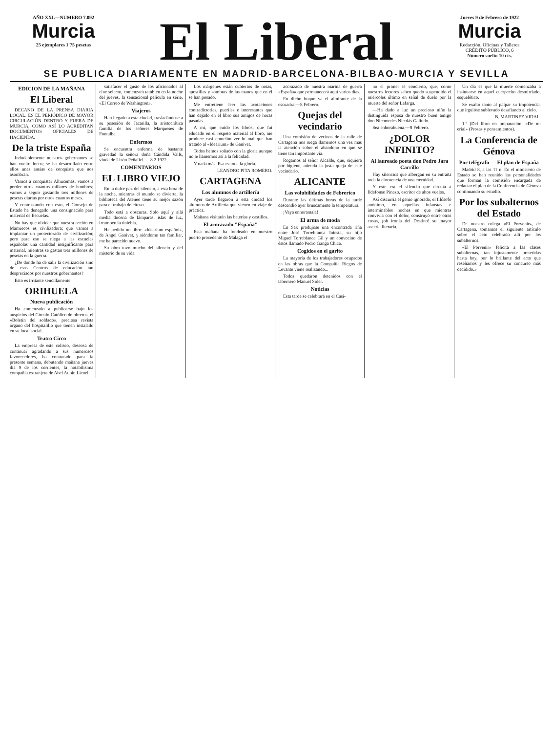AÑO XXI.—NUMERO 7.092
Murcia
25 ejemplares 1'75 pesetas
El Liberal
Jueves 9 de Febrero de 1922
Murcia
Redacción, Oficinas y Talleres
CRÉDITO PÚBLICO, 6
Número suelto 10 cts.
SE PUBLICA DIARIAMENTE EN MADRID-BARCELONA-BILBAO-MURCIA Y SEVILLA
EDICION DE LA MAÑANA
El Liberal
DECANO DE LA PRENSA DIARIA LOCAL. ES EL PERIÓDICO DE MAYOR CIRCULACIÓN DENTRO Y FUERA DE MURCIA, COMO ASÍ LO ACREDITAN DOCUMENTOS OFICIALES DE HACIENDA.
De la triste España
Indudablemente nuestros gobernantes se han vuelto locos; se ha desarrollado entre ellos unas ansias de conquista que nos asombran.
Vamos a conquistar Alhucemas, vamos a perder otros cuantos millares de hombres; vamos a seguir gastando tres millones de pesetas diarias por otros cuantos meses.
Y contrastando con esto, el Consejo de Estado ha denegado una consignación para material de Escuelas.
No hay que olvidar que nuestra acción en Marruecos es civilizadora; que vamos a implantar un protectorado de civilización; pero para eso se niega a las escuelas españolas una cantidad insignificante para material, mientras se gastan tres millones de pesetas en la guerra.
¿De donde ha de salir la civilización sino de esos Centros de educación tan despreciados por nuestros gobernantes?
Esto es irritante sencillamente.
ORIHUELA
Nueva publicación
Ha comenzado a publicarse bajo los auspicios del Círculo Católico de obreros, el «Boletín del soldado», preciosa revista órgano del hospitalillo que tienen instalado en su local social.
Teatro Circo
La empresa de este coliseo, deseosa de continuar agradando a sus numerosos favorecedores, ha contratado para la presente semana, debutando mañana jueves día 9 de los corrientes, la notabilísima compañía extranjera de Abel Aubin Lienel.
satisfacer el gusto de los aficionados al cine selecto, comenzará también en la noche del jueves, la sensacional película en série, «El Correo de Washington».
Viajeros
Han llegado a esta ciudad, trasladándose a su posesión de Jacarilla, la aristocrática familia de los señores Marqueses de Fontalba.
Enfermos
Se encuentra enferma de bastante gravedad la señora doña Cándida Valls, viuda de Lizón Peñafiel.— 8 2 1922.
COMENTARIOS
EL LIBRO VIEJO
En la dulce paz del silencio, a esta hora de la noche, mientras el mundo se divierte, la biblioteca del Ateneo tiene su mejor sazón para el trabajo deleitoso.
Todo está a obscuras. Solo aquí y allá media docena de lámparas, islas de luz, irrumpen la tiniebla.
He pedido un libro: «Idearium español», de Angel Ganivet, y siéndome tan familiar, me ha parecido nuevo.
Su obra tuvo mucho del silencio y del misterio de su vida.
Los márgenes están cubiertos de notas, apostillas y sombras de las manos que en él se han posado.
Me entretiene leer las acotaciones contradictorias, pueriles e interesantes que han dejado en el libro sus amigos de horas pasadas.
A mí, que cuido los libros, que fuí educado en el respeto material al libro, me produce casi emoción ver lo mal que han tratado al «Idearium» de Ganivet.
Todos hemos soñado con la gloria aunque no le llamemos así a la felicidad.
Y nada más. Esa es toda la gloria.
LEANDRO PITA ROMERO.
CARTAGENA
Los alumnos de artillería
Ayer tarde llegaron a esta ciudad los alumnos de Artillería que vienen en viaje de práctica.
Mañana visitarán las baterías y castillos.
El acorazado "España"
Esta mañana ha fondeado en nuestro puerto procedente de Málaga el
acorazado de nuestra marina de guerra «España» que permanecerá aquí varios días.
En dicho buque va el almirante de la escuadra.—8 Febrero.
Quejas del vecindario
Una comisión de vecinos de la calle de Cartagena nos ruega llamemos una vez mas la atención sobre el abandono en que se tiene tan importante vía.
Rogamos al señor Alcalde, que, siquiera por higiene, atienda la justa queja de este vecindario.
ALICANTE
Las volubilidades de Febrerico
Durante las últimas horas de la tarde descendió ayer bruscamente la temperatura.
¡Vaya enhoramala!
El arma de moda
En Sax produjose una encontrada riña entre José Torreblanca Iniesta, su hijo Miguel Torreblanca Gil y un convecino de éstos llamado Pedro Ganga Chico.
Cogidos en el garito
La mayoría de los trabajadores ocupados en las obras que la Compañía Riegos de Levante viene realizando...
Todos quedaron detenidos con el tabernero Manuel Soler.
Noticias
Esta tarde se celebrará en el Casi-
no el primer té concierto, que, como nuestros lectores saben quedó suspendido el miércoles último en señal de duelo por la muerte del señor Lafarga.
—Ha dado a luz un precioso niño la distinguida esposa de nuestro buen amigo don Nicomedes Nicolás Galindo.
Sea enhorabuena.—8 Febrero.
¿DOLOR INFINITO?
Al laureado poeta don Pedro Jara Carrillo
Hay silencios que albergan en su entraña toda la elocuencia de una eternidad.
Y este era el silencio que circuía a Ildefonso Pinazo, escritor de altos vuelos.
Así discurría el genio ignorado, el filósofo anónimo, en aquellas infaustas e interminables noches en que mientras convivía con el dolor, construyó entre otras cosas, ¡oh ironía del Destino! su mayor aseería literaria.
Un día es que la muerte comenzaba a insinuarse en aquel cuerpecito desmirriado, esquelético.
Se exaltó tanto al palpar su impotencia, que irguióse sublevado desafiando al cielo.
B. MARTINEZ VIDAL.
1.º (Del libro en preparación. «De mi erial» (Prosas y pensamientos).
La Conferencia de Génova
Por telégrafo — El plan de España
Madrid 8, a las 11 n. En el ministerio de Estado se han reunido las personalidades que forman la comisión encargada de redactar el plan de la Conferencia de Génova continuando su estudio.
Por los subalternos del Estado
De nuestro colega «El Porvenir», de Cartagena, tomamos el siguiente artículo sobre el acto celebrado allí por los subalternos.
«El Porvenir» felicita a las clases subalternas, tan injustamente preteridas hasta hoy, por lo brillante del acto que reseñamos y les ofrece su concurso más decidido.»